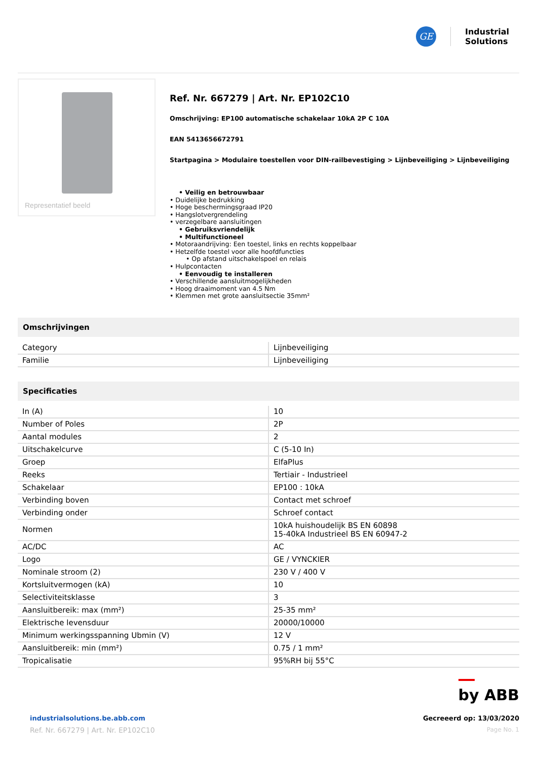GE
Industrial
Solutions
Representatief beeld
Ref. Nr. 667279 | Art. Nr. EP102C10
Omschrijving: EP100 automatische schakelaar 10kA 2P C 10A
EAN 5413656672791
Startpagina > Modulaire toestellen voor DIN-railbevestiging > Lijnbeveiliging > Lijnbeveiliging
• Veilig en betrouwbaar
• Duidelijke bedrukking
• Hoge beschermingsgraad IP20
• Hangslotvergrendeling
• verzegelbare aansluitingen
• Gebruiksvriendelijk
• Multifunctioneel
• Motoraandrijving: Een toestel, links en rechts koppelbaar
• Hetzelfde toestel voor alle hoofdfuncties
• Op afstand uitschakelspoel en relais
• Hulpcontacten
• Eenvoudig te installeren
• Verschillende aansluitmogelijkheden
• Hoog draaimoment van 4.5 Nm
• Klemmen met grote aansluitsectie 35mm²
Omschrijvingen
| Category | Lijnbeveiliging |
| Familie | Lijnbeveiliging |
Specificaties
| In (A) | 10 |
| Number of Poles | 2P |
| Aantal modules | 2 |
| Uitschakelcurve | C (5-10 In) |
| Groep | ElfaPlus |
| Reeks | Tertiair - Industrieel |
| Schakelaar | EP100 : 10kA |
| Verbinding boven | Contact met schroef |
| Verbinding onder | Schroef contact |
| Normen | 10kA huishoudelijk BS EN 60898 15-40kA Industrieel BS EN 60947-2 |
| AC/DC | AC |
| Logo | GE / VYNCKIER |
| Nominale stroom (2) | 230 V / 400 V |
| Kortsluitvermogen (kA) | 10 |
| Selectiviteitsklasse | 3 |
| Aansluitbereik: max (mm²) | 25-35 mm² |
| Elektrische levensduur | 20000/10000 |
| Minimum werkingsspanning Ubmin (V) | 12 V |
| Aansluitbereik: min (mm²) | 0.75 / 1 mm² |
| Tropicalisatie | 95%RH bij 55°C |
by ABB
industrialsolutions.be.abb.com
Ref. Nr. 667279 | Art. Nr. EP102C10
Gecreeerd op: 13/03/2020
Page No. 1